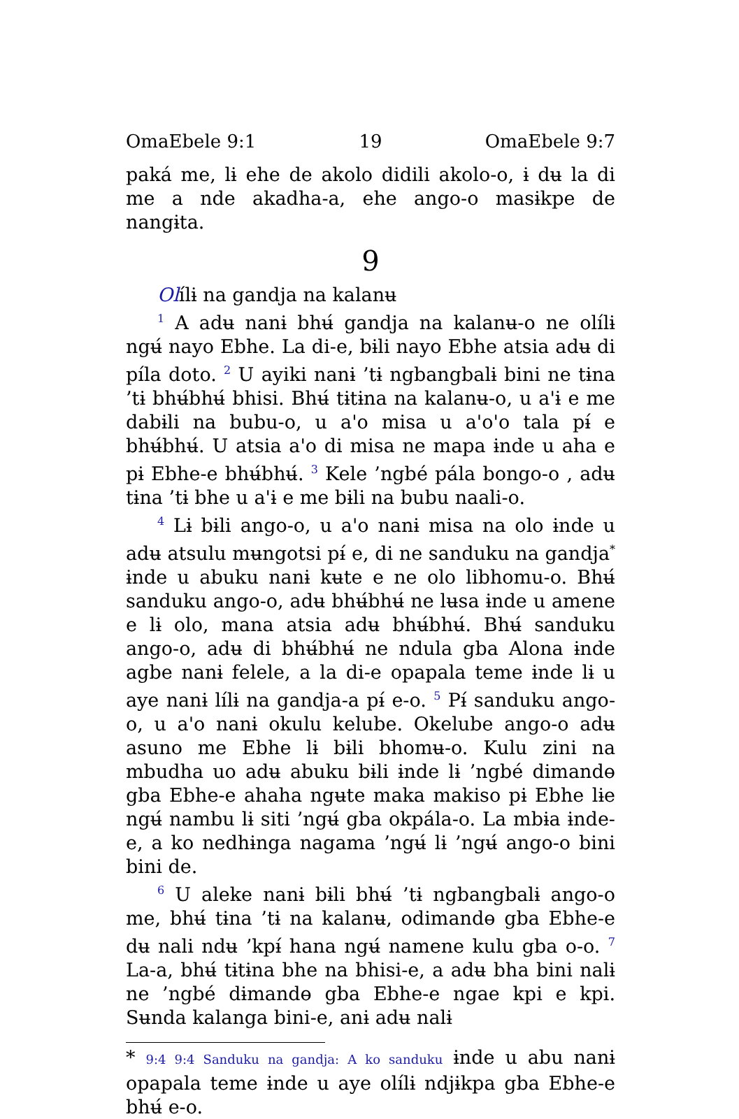OmaEbele 9:1 19 OmaEbele 9:7
paká me, lɨ ehe de akolo didili akolo-o, ɨ dʉ la di me a nde akadha-a, ehe ango-o masɨkpe de nangɨta.
9
Olílɨ na gandja na kalanʉ
<sup>1</sup> A adʉ nanɨ bhʉ́ gandja na kalanʉ-o ne olílɨ ngʉ́ nayo Ebhe. La di-e, bɨli nayo Ebhe atsia adʉ di píla doto. <sup>2</sup> U ayiki nanɨ ’tɨ ngbangbalɨ bini ne tɨna ’tɨ bhʉ́bhʉ́ bhisi. Bhʉ́ tɨtɨna na kalanʉ-o, u a'ɨ e me dabɨli na bubu-o, u a'o misa u a'o'o tala pɨ́ e bhʉ́bhʉ́. U atsia a'o di misa ne mapa ɨnde u aha e pɨ Ebhe-e bhʉ́bhʉ́. <sup>3</sup> Kele ’ngbé pála bongo-o , adʉ tɨna ’tɨ bhe u a'ɨ e me bɨli na bubu naali-o.
<sup>4</sup> Lɨ bɨli ango-o, u a'o nanɨ misa na olo ɨnde u adʉ atsulu mʉngotsi pɨ́ e, di ne sanduku na gandja<sup>*</sup> ɨnde u abuku nanɨ kʉte e ne olo libhomu-o. Bhʉ́ sanduku ango-o, adʉ bhʉ́bhʉ́ ne lʉsa ɨnde u amene e lɨ olo, mana atsia adʉ bhʉ́bhʉ́. Bhʉ́ sanduku ango-o, adʉ di bhʉ́bhʉ́ ne ndula gba Alona ɨnde agbe nanɨ felele, a la di-e opapala teme ɨnde lɨ u aye nanɨ lílɨ na gandja-a pɨ́ e-o. <sup>5</sup> Pɨ́ sanduku ango-o, u a'o nanɨ okulu kelube. Okelube ango-o adʉ asuno me Ebhe lɨ bɨli bhomʉ-o. Kulu zini na mbudha uo adʉ abuku bɨli ɨnde lɨ ’ngbé dimandɵ gba Ebhe-e ahaha ngʉte maka makiso pɨ Ebhe lɨe ngʉ́ nambu lɨ siti ’ngʉ́ gba okpála-o. La mbɨa ɨnde-e, a ko nedhɨnga nagama ’ngʉ́ lɨ ’ngʉ́ ango-o bini bini de.
<sup>6</sup> U aleke nanɨ bɨli bhʉ́ ’tɨ ngbangbalɨ ango-o me, bhʉ́ tɨna ’tɨ na kalanʉ, odimandɵ gba Ebhe-e dʉ nali ndʉ ’kpɨ́ hana ngʉ́ namene kulu gba o-o. <sup>7</sup> La-a, bhʉ́ tɨtɨna bhe na bhisi-e, a adʉ bha bini nalɨ ne ’ngbé dɨmandɵ gba Ebhe-e ngae kpi e kpi. Sʉnda kalanga bini-e, anɨ adʉ nalɨ
* 9:4 9:4 Sanduku na gandja: A ko sanduku ɨnde u abu nanɨ opapala teme ɨnde u aye olílɨ ndjɨkpa gba Ebhe-e bhʉ́ e-o.